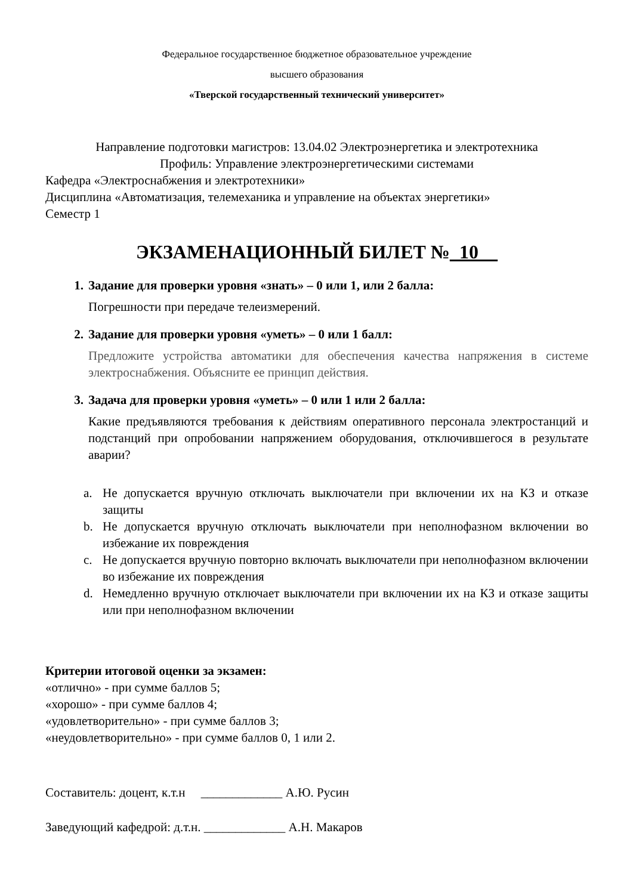Федеральное государственное бюджетное образовательное учреждение
высшего образования
«Тверской государственный технический университет»
Направление подготовки магистров: 13.04.02 Электроэнергетика и электротехника
Профиль: Управление электроэнергетическими системами
Кафедра «Электроснабжения и электротехники»
Дисциплина «Автоматизация, телемеханика и управление на объектах энергетики»
Семестр 1
ЭКЗАМЕНАЦИОННЫЙ БИЛЕТ №_10__
1. Задание для проверки уровня «знать» – 0 или 1, или 2 балла:
Погрешности при передаче телеизмерений.
2. Задание для проверки уровня «уметь» – 0 или 1 балл:
Предложите устройства автоматики для обеспечения качества напряжения в системе электроснабжения. Объясните ее принцип действия.
3. Задача для проверки уровня «уметь» – 0 или 1 или 2 балла:
Какие предъявляются требования к действиям оперативного персонала электростанций и подстанций при опробовании напряжением оборудования, отключившегося в результате аварии?
a. Не допускается вручную отключать выключатели при включении их на КЗ и отказе защиты
b. Не допускается вручную отключать выключатели при неполнофазном включении во избежание их повреждения
c. Не допускается вручную повторно включать выключатели при неполнофазном включении во избежание их повреждения
d. Немедленно вручную отключает выключатели при включении их на КЗ и отказе защиты или при неполнофазном включении
Критерии итоговой оценки за экзамен:
«отлично» - при сумме баллов 5;
«хорошо» - при сумме баллов 4;
«удовлетворительно» - при сумме баллов 3;
«неудовлетворительно» - при сумме баллов 0, 1 или 2.
Составитель: доцент, к.т.н _____________ А.Ю. Русин
Заведующий кафедрой: д.т.н. _____________ А.Н. Макаров